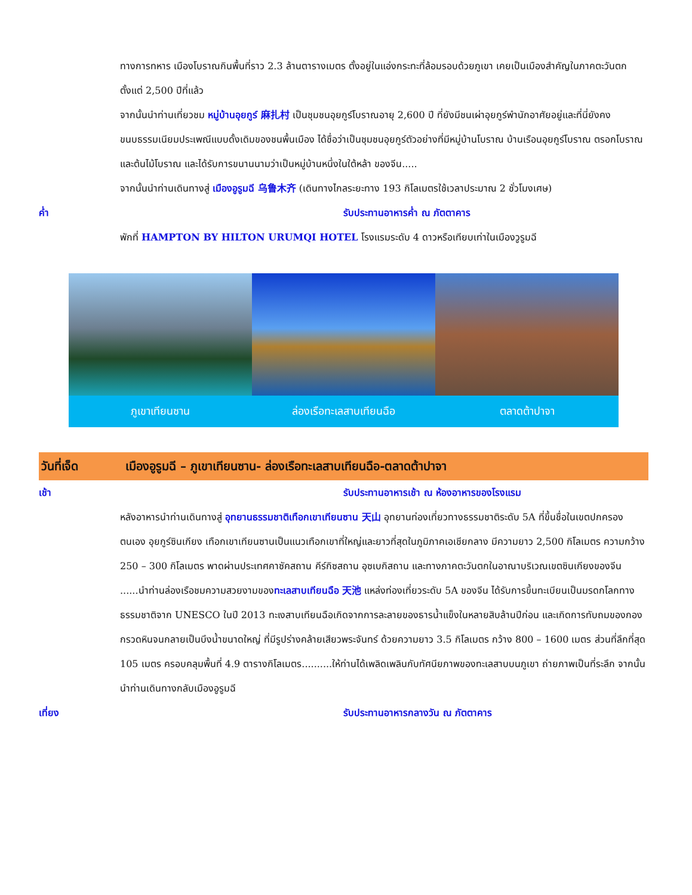ทางการทหาร เมืองโบราณกินพื้นที่ราว 2.3 ล้านตารางเมตร ตั้งอยู่ในแอ่งกระทะที่ล้อมรอบด้วยภูเขา เคยเป็นเมืองสำคัญในภาคตะวันตกตั้งแต่ 2,500 ปีที่แล้ว
จากนั้นนำท่านเที่ยวชม หมู่บ้านอุยกูร์ 麻扎村 เป็นชุมชนอุยกูร์โบราณอายุ 2,600 ปี ที่ยังมีชนเผ่าอุยกูร์พำนักอาศัยอยู่และที่นี่ยังคงขนบธรรมเนียมประเพณีแบบดั้งเดิมของชนพื้นเมือง ได้ชื่อว่าเป็นชุมชนอุยกูร์ตัวอย่างที่มีหมู่บ้านโบราณ บ้านเรือนอุยกูร์โบราณ ตรอกโบราณ และต้นไม้โบราณ และได้รับการขนานนามว่าเป็นหมู่บ้านหนึ่งในใต้หล้า ของจีน.....
จากนั้นนำท่านเดินทางสู่ เมืองอูรูมฉี 乌鲁木齐 (เดินทางไกลระยะทาง 193 กิโลเมตรใช้เวลาประมาณ 2 ชั่วโมงเศษ)
ค่ำ รับประทานอาหารค่ำ ณ ภัตตาคาร
พักที่ HAMPTON BY HILTON URUMQI HOTEL โรงแรมระดับ 4 ดาวหรือเทียบเท่าในเมืองวูรูมฉี
ภูเขาเทียนซาน ล่องเรือทะเลสาบเทียนฉือ ตลาดต้าปาจา
วันที่เจ็ด
เมืองอูรูมฉี – ภูเขาเทียนซาน- ล่องเรือทะเลสาบเทียนฉือ-ตลาดต้าปาจา
เช้า รับประทานอาหารเช้า ณ ห้องอาหารของโรงแรม
หลังอาหารนำท่านเดินทางสู่ อุทยานธรรมชาติเทือกเขาเทียนซาน 天山 อุทยานท่องเที่ยวทางธรรมชาติระดับ 5A ที่ขึ้นชื่อในเขตปกครองตนเอง อุยกูร์ซินเกียง เทือกเขาเทียนซานเป็นแนวเทือกเขาที่ใหญ่และยาวที่สุดในภูมิภาคเอเชียกลาง มีความยาว 2,500 กิโลเมตร ความกว้าง 250 – 300 กิโลเมตร พาดผ่านประเทศคาซัคสถาน คีร์กิซสถาน อุซเบกิสถาน และทางภาคตะวันตกในอาณาบริเวณเขตซินเกียงของจีน ......นำท่านล่องเรือชมความสวยงามของทะเลสาบเทียนฉือ 天池 แหล่งท่องเที่ยวระดับ 5A ของจีน ได้รับการขึ้นทะเบียนเป็นมรดกโลกทางธรรมชาติจาก UNESCO ในปี 2013 ทะเงสาบเทียนฉือเกิดจากการละลายของธารน้ำแข็งในหลายสิบล้านปีก่อน และเกิดการทับถมของกองกรวดหินจนกลายเป็นบึงน้ำขนาดใหญ่ ที่มีรูปร่างคล้ายเสียวพระจันทร์ ด้วยความยาว 3.5 กิโลเมตร กว้าง 800 – 1600 เมตร ส่วนที่ลึกที่สุด 105 เมตร ครอบคลุมพื้นที่ 4.9 ตารางกิโลเมตร..........ให้ท่านได้เพลิดเพลินกับทัศนียภาพของทะเลสาบบนภูเขา ถ่ายภาพเป็นที่ระลึก จากนั้นนำท่านเดินทางกลับเมืองอูรูมฉี
เที่ยง รับประทานอาหารกลางวัน ณ ภัตตาคาร